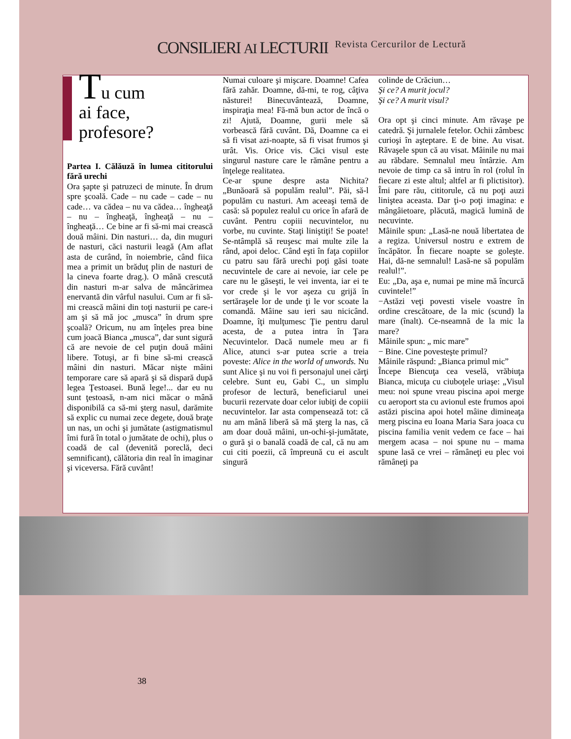CONSILIERI AI LECTURII Revista Cercurilor de Lectură
Tu cum
ai face,
profesore?
Partea I. Călăuză în lumea cititorului fără urechi
Ora şapte şi patruzeci de minute. În drum spre şcoală. Cade – nu cade – cade – nu cade… va cădea – nu va cădea… îngheaţă – nu – îngheaţă, îngheaţă – nu – îngheaţă… Ce bine ar fi să-mi mai crească două mâini. Din nasturi… da, din muguri de nasturi, căci nasturii leagă (Am aflat asta de curând, în noiembrie, când fiica mea a primit un brăduţ plin de nasturi de la cineva foarte drag.). O mână crescută din nasturi m-ar salva de mâncărimea enervantă din vârful nasului. Cum ar fi să-mi crească mâini din toţi nasturii pe care-i am şi să mă joc „musca” în drum spre şcoală? Oricum, nu am înţeles prea bine cum joacă Bianca „musca”, dar sunt sigură că are nevoie de cel puţin două mâini libere. Totuşi, ar fi bine să-mi crească mâini din nasturi. Măcar nişte mâini temporare care să apară şi să dispară după legea Ţestoasei. Bună lege!... dar eu nu sunt ţestoasă, n-am nici măcar o mână disponibilă ca să-mi şterg nasul, darămite să explic cu numai zece degete, două braţe un nas, un ochi şi jumătate (astigmatismul îmi fură în total o jumătate de ochi), plus o coadă de cal (devenită poreclă, deci semnificant), călătoria din real în imaginar şi viceversa. Fără cuvânt!
Numai culoare şi mişcare. Doamne! Cafea fără zahăr. Doamne, dă-mi, te rog, câţiva năsturei! Binecuvântează, Doamne, inspiraţia mea! Fă-mă bun actor de încă o zi! Ajută, Doamne, gurii mele să vorbească fără cuvânt. Dă, Doamne ca ei să fi visat azi-noapte, să fi visat frumos şi urât. Vis. Orice vis. Căci visul este singurul nasture care le rămâne pentru a înţelege realitatea.
Ce-ar spune despre asta Nichita? „Bunăoară să populăm realul”. Păi, să-l populăm cu nasturi. Am aceeaşi temă de casă: să populez realul cu orice în afară de cuvânt. Pentru copiii necuvintelor, nu vorbe, nu cuvinte. Staţi liniştiţi! Se poate! Se-ntâmplă să reuşesc mai multe zile la rând, apoi deloc. Când eşti în faţa copiilor cu patru sau fără urechi poţi găsi toate necuvintele de care ai nevoie, iar cele pe care nu le găseşti, le vei inventa, iar ei te vor crede şi le vor aşeza cu grijă în sertăraşele lor de unde ţi le vor scoate la comandă. Mâine sau ieri sau nicicând. Doamne, îţi mulţumesc Ţie pentru darul acesta, de a putea intra în Ţara Necuvintelor. Dacă numele meu ar fi Alice, atunci s-ar putea scrie a treia poveste: Alice in the world of unwords. Nu sunt Alice şi nu voi fi personajul unei cărţi celebre. Sunt eu, Gabi C., un simplu profesor de lectură, beneficiarul unei bucurii rezervate doar celor iubiţi de copiii necuvintelor. Iar asta compensează tot: că nu am mână liberă să mă şterg la nas, că am doar două mâini, un-ochi-şi-jumătate, o gură şi o banală coadă de cal, că nu am cui citi poezii, că împreună cu ei ascult singură
colinde de Crăciun…
Şi ce? A murit jocul?
Şi ce? A murit visul?
Ora opt şi cinci minute. Am răvaşe pe catedră. Şi jurnalele fetelor. Ochii zâmbesc curioşi în aşteptare. E de bine. Au visat. Răvaşele spun că au visat. Mâinile nu mai au răbdare. Semnalul meu întârzie. Am nevoie de timp ca să intru în rol (rolul în fiecare zi este altul; altfel ar fi plictisitor). Îmi pare rău, cititorule, că nu poţi auzi liniştea aceasta. Dar ţi-o poţi imagina: e mângâietoare, plăcută, magică lumină de necuvinte.
Mâinile spun: „Lasă-ne nouă libertatea de a regiza. Universul nostru e extrem de încăpător. În fiecare noapte se goleşte. Hai, dă-ne semnalul! Lasă-ne să populăm realul!”.
Eu: „Da, aşa e, numai pe mine mă încurcă cuvintele!”
−Astăzi veţi povesti visele voastre în ordine crescătoare, de la mic (scund) la mare (înalt). Ce-nseamnă de la mic la mare?
Mâinile spun: „ mic mare”
− Bine. Cine povesteşte primul?
Mâinile răspund: „Bianca primul mic”
Începe Biencuţa cea veselă, vrăbiuţa Bianca, micuţa cu ciuboţele uriaşe: „Visul meu: noi spune vreau piscina apoi merge cu aeroport sta cu avionul este frumos apoi astăzi piscina apoi hotel mâine dimineaţa merg piscina eu Ioana Maria Sara joaca cu piscina familia venit vedem ce face – hai mergem acasa – noi spune nu – mama spune lasă ce vrei – rămâneţi eu plec voi rămâneţi pa
38